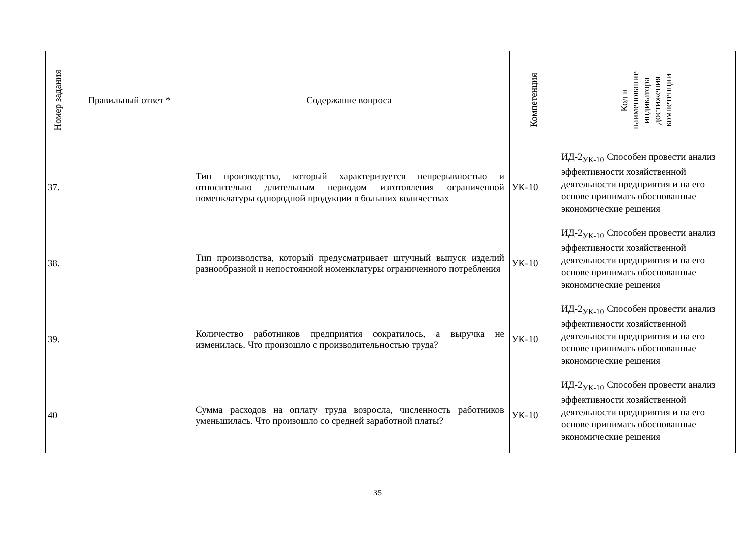| Номер задания | Правильный ответ * | Содержание вопроса | Компетенция | Код и наименование индикатора достижения компетенции |
| --- | --- | --- | --- | --- |
| 37. | | Тип производства, который характеризуется непрерывностью и относительно длительным периодом изготовления ограниченной номенклатуры однородной продукции в больших количествах | УК-10 | ИД-2<sub>УК-10</sub> Способен провести анализ эффективности хозяйственной деятельности предприятия и на его основе принимать обоснованные экономические решения |
| 38. | | Тип производства, который предусматривает штучный выпуск изделий разнообразной и непостоянной номенклатуры ограниченного потребления | УК-10 | ИД-2<sub>УК-10</sub> Способен провести анализ эффективности хозяйственной деятельности предприятия и на его основе принимать обоснованные экономические решения |
| 39. | | Количество работников предприятия сократилось, а выручка не изменилась. Что произошло с производительностью труда? | УК-10 | ИД-2<sub>УК-10</sub> Способен провести анализ эффективности хозяйственной деятельности предприятия и на его основе принимать обоснованные экономические решения |
| 40 | | Сумма расходов на оплату труда возросла, численность работников уменьшилась. Что произошло со средней заработной платы? | УК-10 | ИД-2<sub>УК-10</sub> Способен провести анализ эффективности хозяйственной деятельности предприятия и на его основе принимать обоснованные экономические решения |
35